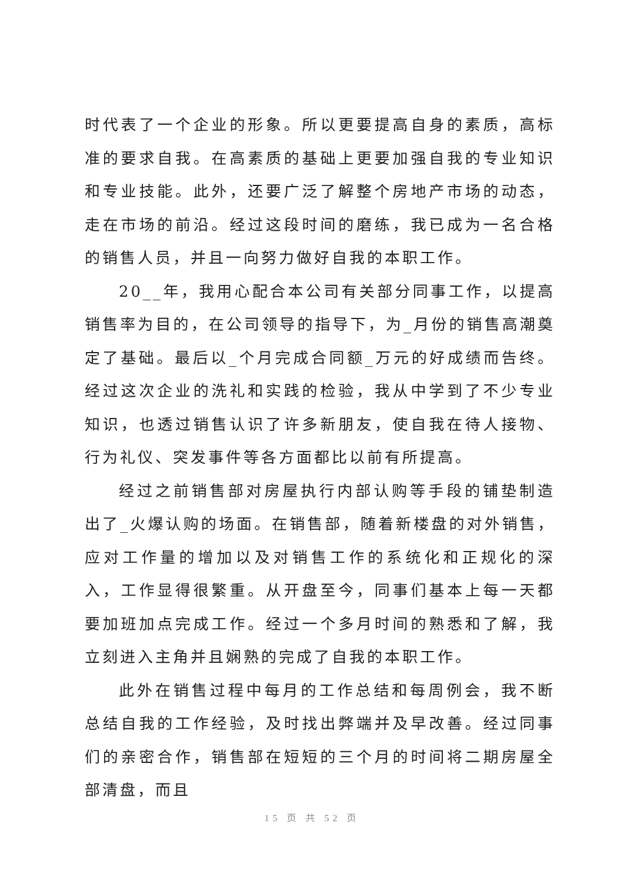时代表了一个企业的形象。所以更要提高自身的素质，高标准的要求自我。在高素质的基础上更要加强自我的专业知识和专业技能。此外，还要广泛了解整个房地产市场的动态，走在市场的前沿。经过这段时间的磨练，我已成为一名合格的销售人员，并且一向努力做好自我的本职工作。
20__年，我用心配合本公司有关部分同事工作，以提高销售率为目的，在公司领导的指导下，为_月份的销售高潮奠定了基础。最后以_个月完成合同额_万元的好成绩而告终。经过这次企业的洗礼和实践的检验，我从中学到了不少专业知识，也透过销售认识了许多新朋友，使自我在待人接物、行为礼仪、突发事件等各方面都比以前有所提高。
经过之前销售部对房屋执行内部认购等手段的铺垫制造出了_火爆认购的场面。在销售部，随着新楼盘的对外销售，应对工作量的增加以及对销售工作的系统化和正规化的深入，工作显得很繁重。从开盘至今，同事们基本上每一天都要加班加点完成工作。经过一个多月时间的熟悉和了解，我立刻进入主角并且娴熟的完成了自我的本职工作。
此外在销售过程中每月的工作总结和每周例会，我不断总结自我的工作经验，及时找出弊端并及早改善。经过同事们的亲密合作，销售部在短短的三个月的时间将二期房屋全部清盘，而且
15 页 共 52 页